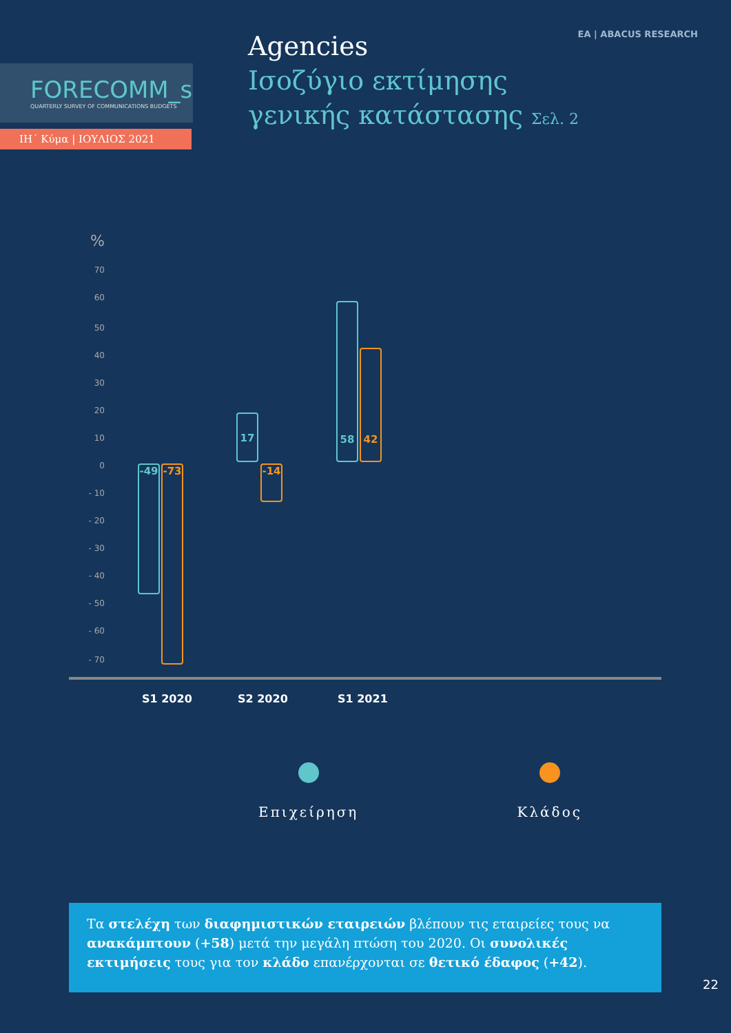ΕΑ | ABACUS RESEARCH
FORECOMM_s
QUARTERLY SURVEY OF COMMUNICATIONS BUDGETS
ΙΗ΄ Κύμα | ΙΟΥΛΙΟΣ 2021
Agencies
Ισοζύγιο εκτίμησης
γενικής κατάστασης Σελ. 2
%
70
60
50
40
30
20
10
0
- 10
- 20
- 30
- 40
- 50
- 60
- 70
-49 -73
17
-14
58
42
S1 2020 S2 2020 S1 2021
Επιχείρηση Κλάδος
Τα στελέχη των διαφημιστικών εταιρειών βλέπουν τις εταιρείες τους να ανακάμπτουν (+58) μετά την μεγάλη πτώση του 2020. Οι συνολικές εκτιμήσεις τους για τον κλάδο επανέρχονται σε θετικό έδαφος (+42).
22